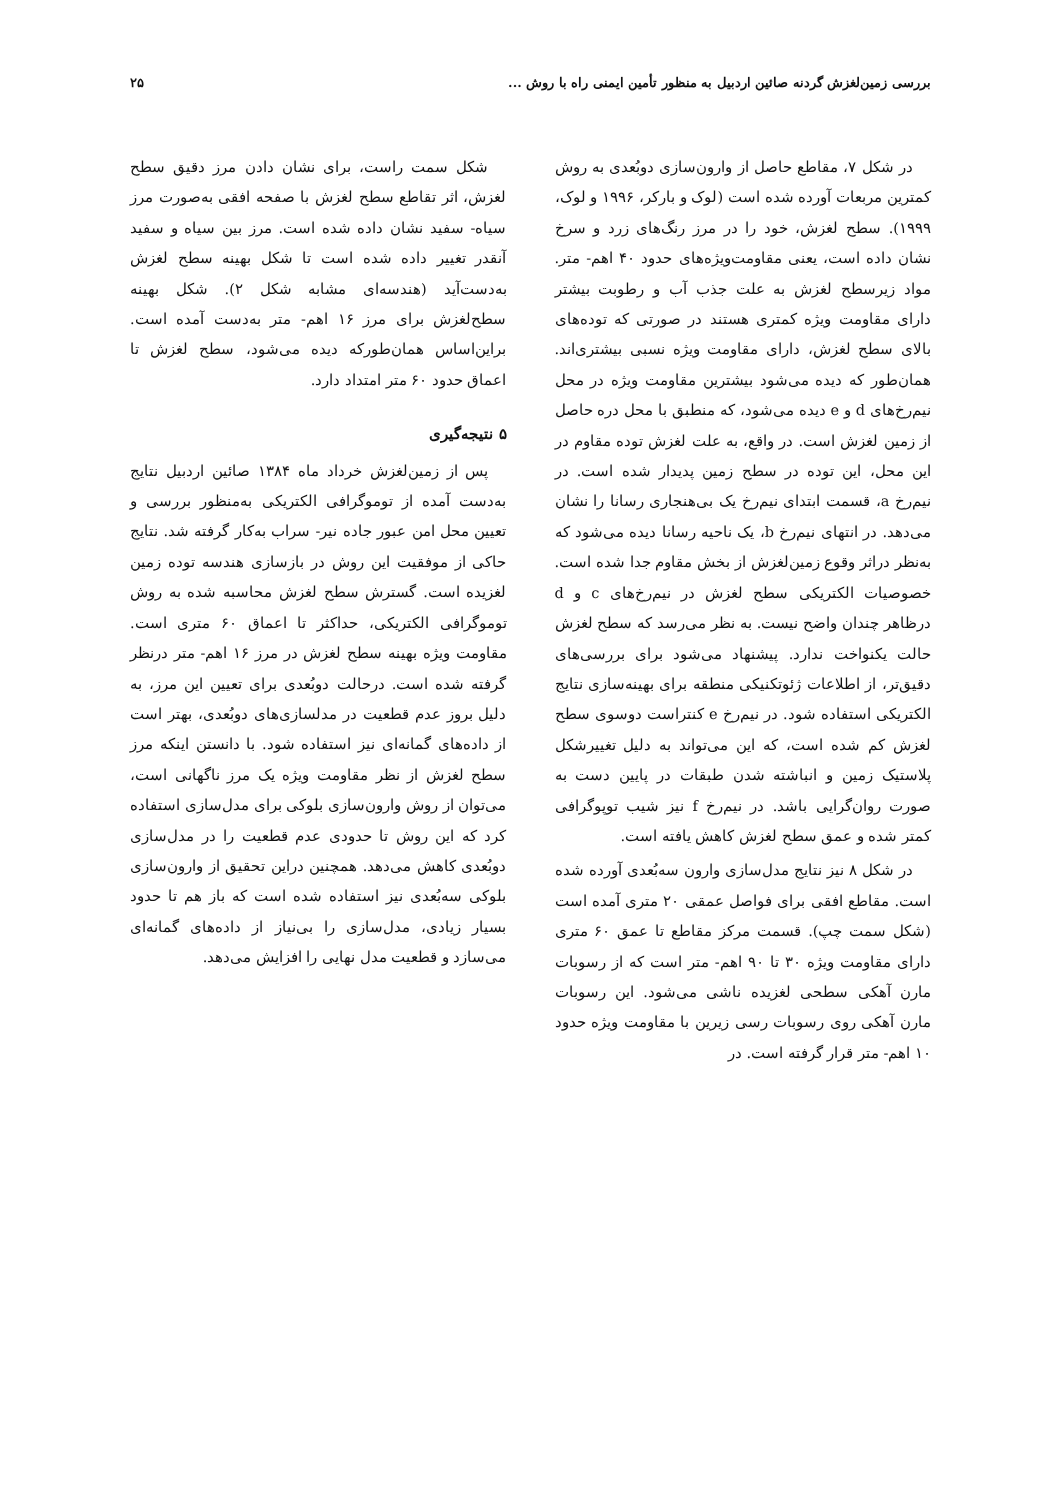بررسی زمین‌لغزش گردنه صائین اردبیل به منظور تأمین ایمنی راه با روش ... ۲۵
در شکل ۷، مقاطع حاصل از وارون‌سازی دوبُعدی به روش کمترین مربعات آورده شده است (لوک و بارکر، ۱۹۹۶ و لوک، ۱۹۹۹). سطح لغزش، خود را در مرز رنگ‌های زرد و سرخ نشان داده است، یعنی مقاومت‌ویژه‌های حدود ۴۰ اهم- متر. مواد زیرسطح لغزش به علت جذب آب و رطوبت بیشتر دارای مقاومت ویژه کمتری هستند در صورتی که توده‌های بالای سطح لغزش، دارای مقاومت ویژه نسبی بیشتری‌اند. همان‌طور که دیده می‌شود بیشترین مقاومت ویژه در محل نیم‌رخ‌های d و e دیده می‌شود، که منطبق با محل دره حاصل از زمین لغزش است. در واقع، به علت لغزش توده مقاوم در این محل، این توده در سطح زمین پدیدار شده است. در نیم‌رخ a، قسمت ابتدای نیم‌رخ یک بی‌هنجاری رسانا را نشان می‌دهد. در انتهای نیم‌رخ b، یک ناحیه رسانا دیده می‌شود که به‌نظر دراثر وقوع زمین‌لغزش از بخش مقاوم جدا شده است. خصوصیات الکتریکی سطح لغزش در نیم‌رخ‌های c و d درظاهر چندان واضح نیست. به نظر می‌رسد که سطح لغزش حالت یکنواخت ندارد. پیشنهاد می‌شود برای بررسی‌های دقیق‌تر، از اطلاعات ژئوتکنیکی منطقه برای بهینه‌سازی نتایج الکتریکی استفاده شود. در نیم‌رخ e کنتراست دوسوی سطح لغزش کم شده است، که این می‌تواند به دلیل تغییرشکل پلاستیک زمین و انباشته شدن طبقات در پایین دست به صورت روان‌گرایی باشد. در نیم‌رخ f نیز شیب توپوگرافی کمتر شده و عمق سطح لغزش کاهش یافته است.
در شکل ۸ نیز نتایج مدل‌سازی وارون سه‌بُعدی آورده شده است. مقاطع افقی برای فواصل عمقی ۲۰ متری آمده است (شکل سمت چپ). قسمت مرکز مقاطع تا عمق ۶۰ متری دارای مقاومت ویژه ۳۰ تا ۹۰ اهم- متر است که از رسوبات مارن آهکی سطحی لغزیده ناشی می‌شود. این رسوبات مارن آهکی روی رسوبات رسی زیرین با مقاومت ویژه حدود ۱۰ اهم- متر قرار گرفته است. در
شکل سمت راست، برای نشان دادن مرز دقیق سطح لغزش، اثر تقاطع سطح لغزش با صفحه افقی به‌صورت مرز سیاه- سفید نشان داده شده است. مرز بین سیاه و سفید آنقدر تغییر داده شده است تا شکل بهینه سطح لغزش به‌دست‌آید (هندسه‌ای مشابه شکل ۲). شکل بهینه سطح‌لغزش برای مرز ۱۶ اهم- متر به‌دست آمده است. براین‌اساس همان‌طورکه دیده می‌شود، سطح لغزش تا اعماق حدود ۶۰ متر امتداد دارد.
۵ نتیجه‌گیری
پس از زمین‌لغزش خرداد ماه ۱۳۸۴ صائین اردبیل نتایج به‌دست آمده از توموگرافی الکتریکی به‌منظور بررسی و تعیین محل امن عبور جاده نیر- سراب به‌کار گرفته شد. نتایج حاکی از موفقیت این روش در بازسازی هندسه توده زمین لغزیده است. گسترش سطح لغزش محاسبه شده به روش توموگرافی الکتریکی، حداکثر تا اعماق ۶۰ متری است. مقاومت ویژه بهینه سطح لغزش در مرز ۱۶ اهم- متر درنظر گرفته شده است. درحالت دوبُعدی برای تعیین این مرز، به دلیل بروز عدم قطعیت در مدلسازی‌های دوبُعدی، بهتر است از داده‌های گمانه‌ای نیز استفاده شود. با دانستن اینکه مرز سطح لغزش از نظر مقاومت ویژه یک مرز ناگهانی است، می‌توان از روش وارون‌سازی بلوکی برای مدل‌سازی استفاده کرد که این روش تا حدودی عدم قطعیت را در مدل‌سازی دوبُعدی کاهش می‌دهد. همچنین دراین تحقیق از وارون‌سازی بلوکی سه‌بُعدی نیز استفاده شده است که باز هم تا حدود بسیار زیادی، مدل‌سازی را بی‌نیاز از داده‌های گمانه‌ای می‌سازد و قطعیت مدل نهایی را افزایش می‌دهد.